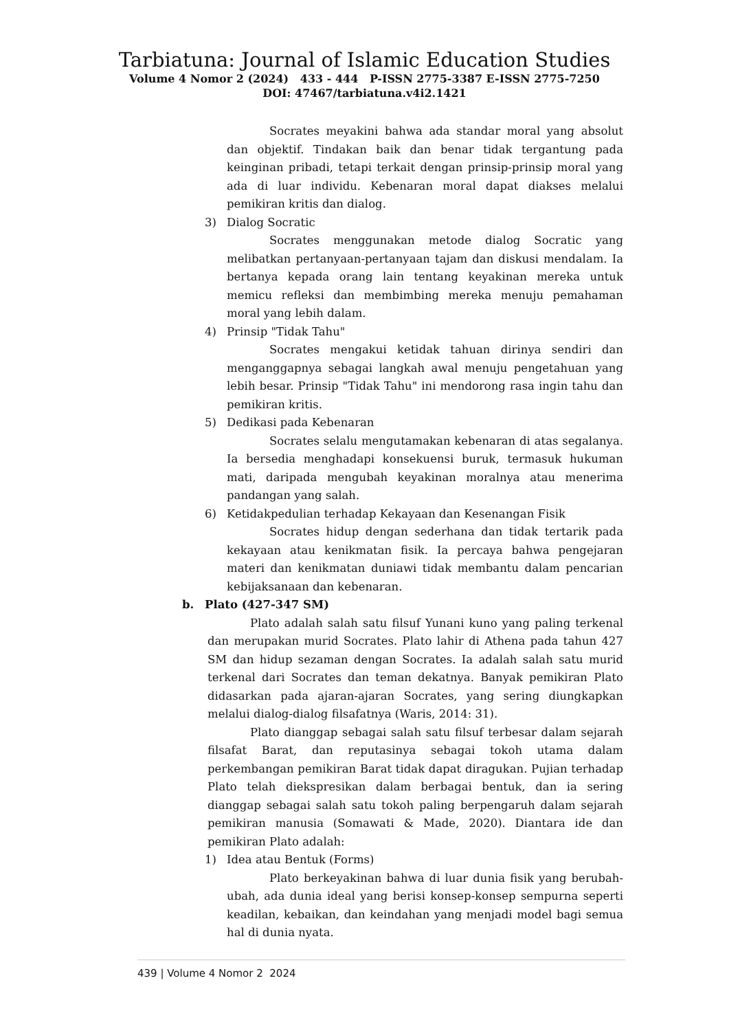Tarbiatuna: Journal of Islamic Education Studies
Volume 4 Nomor 2 (2024) 433 - 444 P-ISSN 2775-3387 E-ISSN 2775-7250
DOI: 47467/tarbiatuna.v4i2.1421
Socrates meyakini bahwa ada standar moral yang absolut dan objektif. Tindakan baik dan benar tidak tergantung pada keinginan pribadi, tetapi terkait dengan prinsip-prinsip moral yang ada di luar individu. Kebenaran moral dapat diakses melalui pemikiran kritis dan dialog.
3) Dialog Socratic
Socrates menggunakan metode dialog Socratic yang melibatkan pertanyaan-pertanyaan tajam dan diskusi mendalam. Ia bertanya kepada orang lain tentang keyakinan mereka untuk memicu refleksi dan membimbing mereka menuju pemahaman moral yang lebih dalam.
4) Prinsip "Tidak Tahu"
Socrates mengakui ketidak tahuan dirinya sendiri dan menganggapnya sebagai langkah awal menuju pengetahuan yang lebih besar. Prinsip "Tidak Tahu" ini mendorong rasa ingin tahu dan pemikiran kritis.
5) Dedikasi pada Kebenaran
Socrates selalu mengutamakan kebenaran di atas segalanya. Ia bersedia menghadapi konsekuensi buruk, termasuk hukuman mati, daripada mengubah keyakinan moralnya atau menerima pandangan yang salah.
6) Ketidakpedulian terhadap Kekayaan dan Kesenangan Fisik
Socrates hidup dengan sederhana dan tidak tertarik pada kekayaan atau kenikmatan fisik. Ia percaya bahwa pengejaran materi dan kenikmatan duniawi tidak membantu dalam pencarian kebijaksanaan dan kebenaran.
b. Plato (427-347 SM)
Plato adalah salah satu filsuf Yunani kuno yang paling terkenal dan merupakan murid Socrates. Plato lahir di Athena pada tahun 427 SM dan hidup sezaman dengan Socrates. Ia adalah salah satu murid terkenal dari Socrates dan teman dekatnya. Banyak pemikiran Plato didasarkan pada ajaran-ajaran Socrates, yang sering diungkapkan melalui dialog-dialog filsafatnya (Waris, 2014: 31).
Plato dianggap sebagai salah satu filsuf terbesar dalam sejarah filsafat Barat, dan reputasinya sebagai tokoh utama dalam perkembangan pemikiran Barat tidak dapat diragukan. Pujian terhadap Plato telah diekspresikan dalam berbagai bentuk, dan ia sering dianggap sebagai salah satu tokoh paling berpengaruh dalam sejarah pemikiran manusia (Somawati & Made, 2020). Diantara ide dan pemikiran Plato adalah:
1) Idea atau Bentuk (Forms)
Plato berkeyakinan bahwa di luar dunia fisik yang berubah-ubah, ada dunia ideal yang berisi konsep-konsep sempurna seperti keadilan, kebaikan, dan keindahan yang menjadi model bagi semua hal di dunia nyata.
439 | Volume 4 Nomor 2 2024